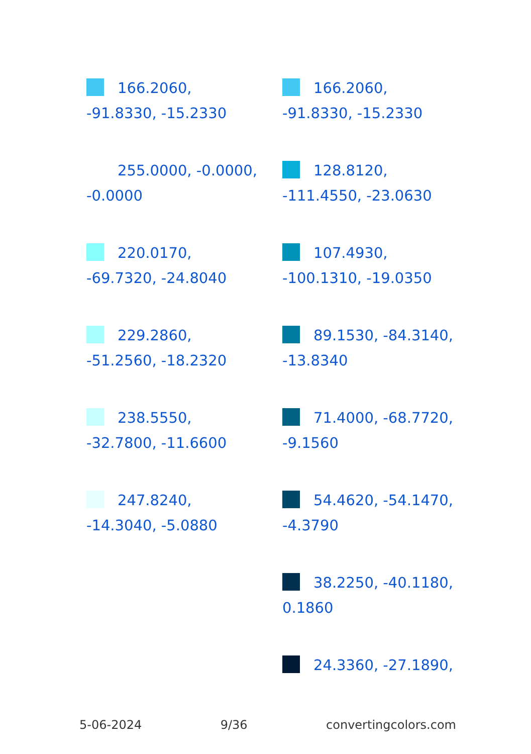166.2060,
-91.8330, -15.2330
255.0000, -0.0000,
-0.0000
220.0170,
-69.7320, -24.8040
229.2860,
-51.2560, -18.2320
238.5550,
-32.7800, -11.6600
247.8240,
-14.3040, -5.0880
166.2060,
-91.8330, -15.2330
128.8120,
-111.4550, -23.0630
107.4930,
-100.1310, -19.0350
89.1530, -84.3140,
-13.8340
71.4000, -68.7720,
-9.1560
54.4620, -54.1470,
-4.3790
38.2250, -40.1180,
0.1860
24.3360, -27.1890,
5-06-2024 9/36 convertingcolors.com